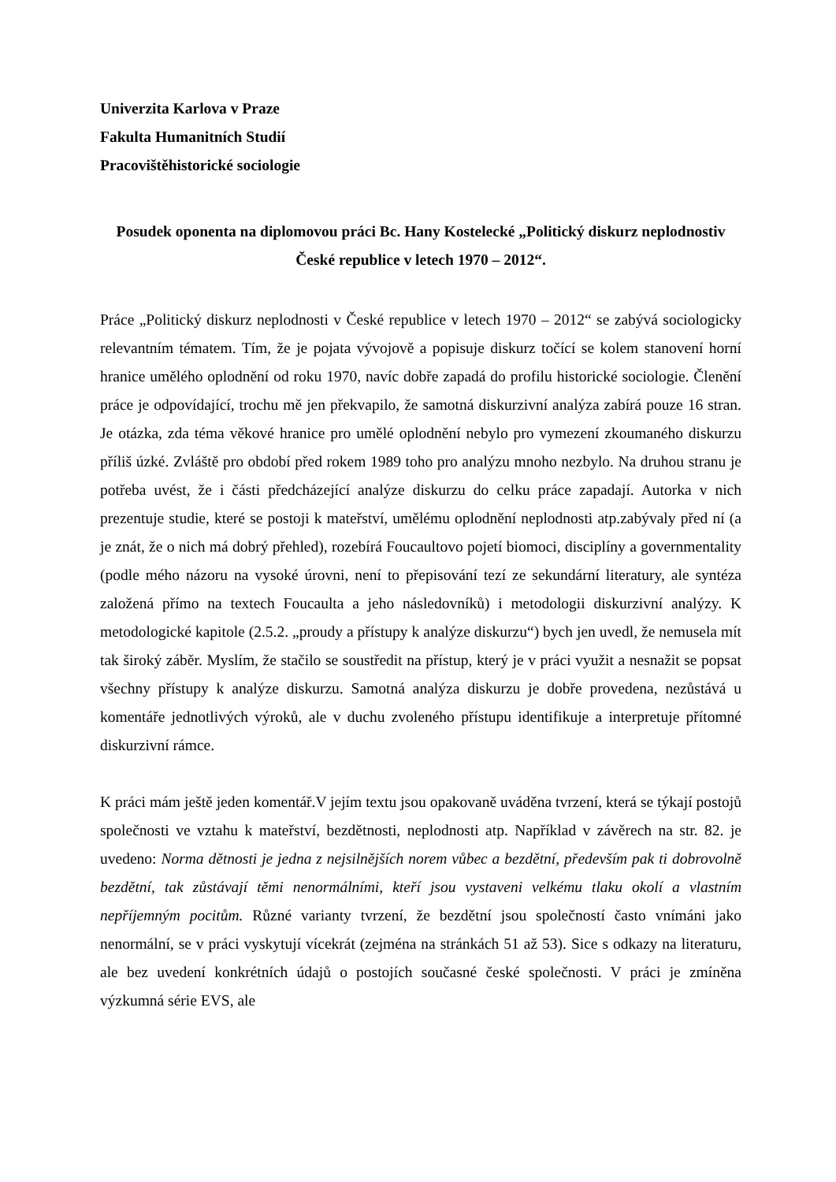Univerzita Karlova v Praze
Fakulta Humanitních Studií
Pracovištěhistorické sociologie
Posudek oponenta na diplomovou práci Bc. Hany Kostelecké „Politický diskurz neplodnostiv České republice v letech 1970 – 2012“.
Práce „Politický diskurz neplodnosti v České republice v letech 1970 – 2012“ se zabývá sociologicky relevantním tématem. Tím, že je pojata vývojově a popisuje diskurz točící se kolem stanovení horní hranice umělého oplodnění od roku 1970, navíc dobře zapadá do profilu historické sociologie. Členění práce je odpovídající, trochu mě jen překvapilo, že samotná diskurzivní analýza zabírá pouze 16 stran. Je otázka, zda téma věkové hranice pro umělé oplodnění nebylo pro vymezení zkoumaného diskurzu příliš úzké. Zvláště pro období před rokem 1989 toho pro analýzu mnoho nezbylo. Na druhou stranu je potřeba uvést, že i části předcházející analýze diskurzu do celku práce zapadají. Autorka v nich prezentuje studie, které se postoji k mateřství, umělému oplodnění neplodnosti atp.zabývaly před ní (a je znát, že o nich má dobrý přehled), rozebírá Foucaultovo pojetí biomoci, disciplíny a governmentality (podle mého názoru na vysoké úrovni, není to přepisování tezí ze sekundární literatury, ale syntéza založená přímo na textech Foucaulta a jeho následovníků) i metodologii diskurzivní analýzy. K metodologické kapitole (2.5.2. „proudy a přístupy k analýze diskurzu“) bych jen uvedl, že nemusela mít tak široký záběr. Myslím, že stačilo se soustředit na přístup, který je v práci využit a nesnažit se popsat všechny přístupy k analýze diskurzu. Samotná analýza diskurzu je dobře provedena, nezůstává u komentáře jednotlivých výroků, ale v duchu zvoleného přístupu identifikuje a interpretuje přítomné diskurzivní rámce.
K práci mám ještě jeden komentář.V jejím textu jsou opakovaně uváděna tvrzení, která se týkají postojů společnosti ve vztahu k mateřství, bezdětnosti, neplodnosti atp. Například v závěrech na str. 82. je uvedeno: Norma dětnosti je jedna z nejsilnějších norem vůbec a bezdětní, především pak ti dobrovolně bezdětní, tak zůstávají těmi nenormálními, kteří jsou vystaveni velkému tlaku okolí a vlastním nepříjemným pocitům. Různé varianty tvrzení, že bezdětní jsou společností často vnímáni jako nenormální, se v práci vyskytují vícekrát (zejména na stránkách 51 až 53). Sice s odkazy na literaturu, ale bez uvedení konkrétních údajů o postojích současné české společnosti. V práci je zmíněna výzkumná série EVS, ale